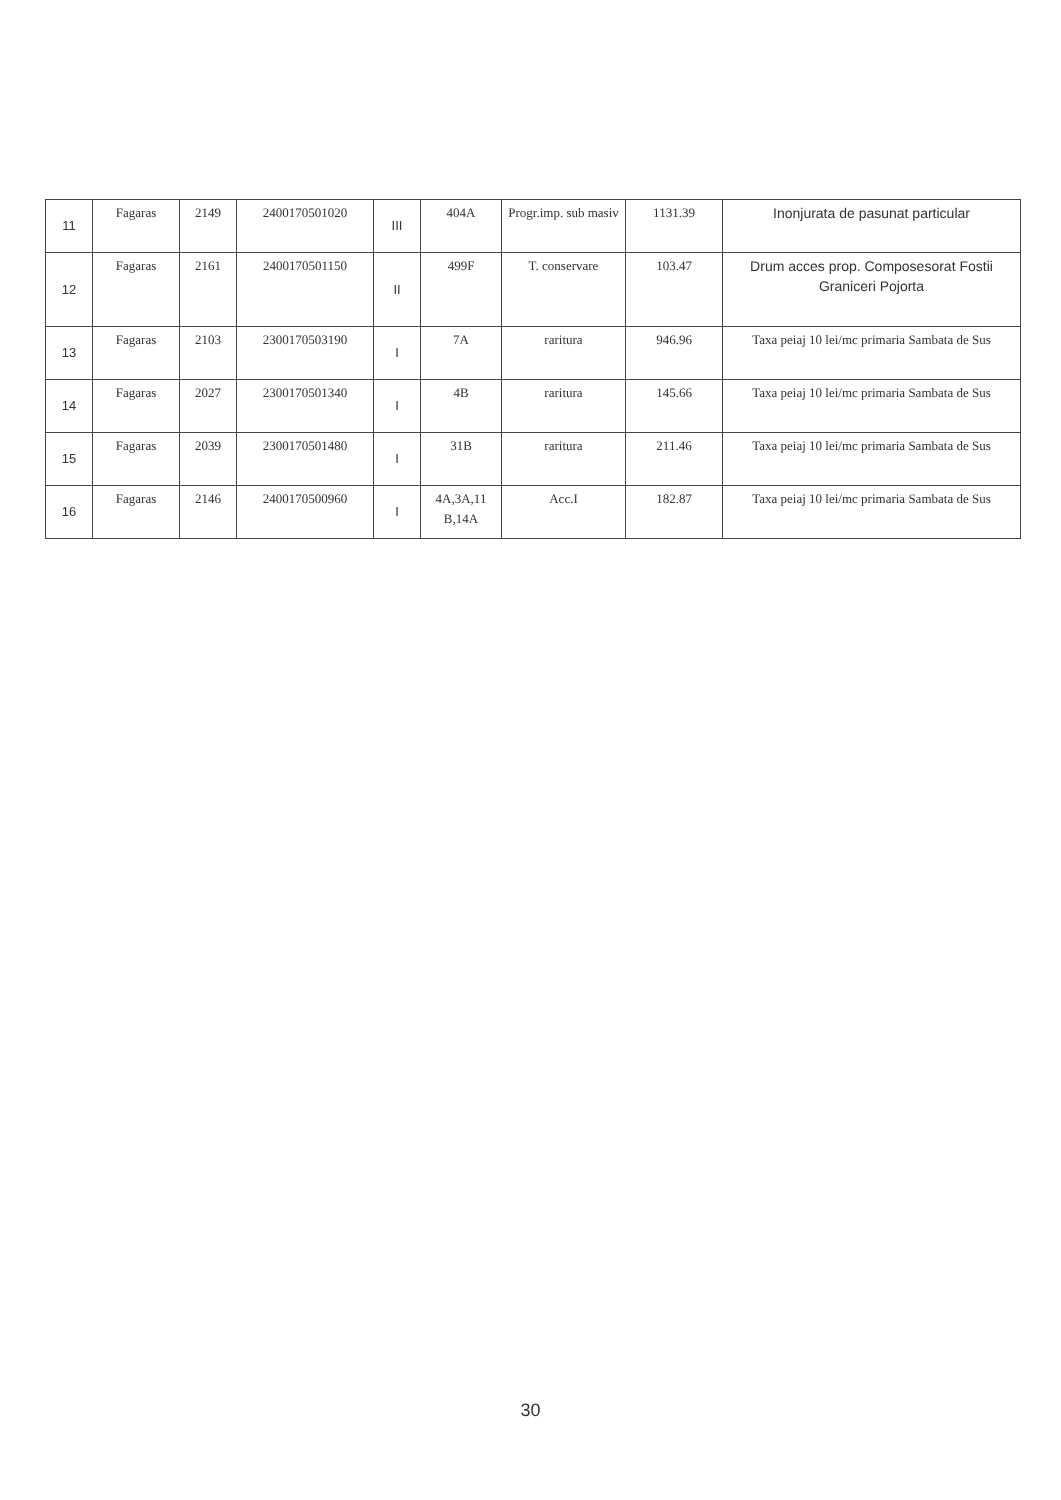| 11 | Fagaras | 2149 | 2400170501020 | III | 404A | Progr.imp. sub masiv | 1131.39 | Inonjurata de pasunat particular |
| 12 | Fagaras | 2161 | 2400170501150 | II | 499F | T. conservare | 103.47 | Drum acces prop. Composesorat Fostii Graniceri Pojorta |
| 13 | Fagaras | 2103 | 2300170503190 | I | 7A | raritura | 946.96 | Taxa peiaj 10 lei/mc primaria Sambata de Sus |
| 14 | Fagaras | 2027 | 2300170501340 | I | 4B | raritura | 145.66 | Taxa peiaj 10 lei/mc primaria Sambata de Sus |
| 15 | Fagaras | 2039 | 2300170501480 | I | 31B | raritura | 211.46 | Taxa peiaj 10 lei/mc primaria Sambata de Sus |
| 16 | Fagaras | 2146 | 2400170500960 | I | 4A,3A,11 B,14A | Acc.I | 182.87 | Taxa peiaj 10 lei/mc primaria Sambata de Sus |
30